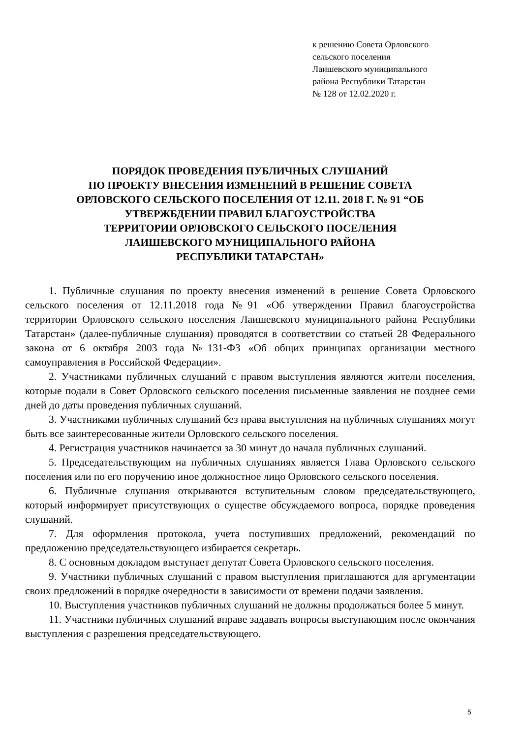к решению Совета Орловского
сельского поселения
Лаишевского муниципального
района Республики Татарстан
№ 128 от 12.02.2020 г.
ПОРЯДОК ПРОВЕДЕНИЯ ПУБЛИЧНЫХ СЛУШАНИЙ
ПО ПРОЕКТУ ВНЕСЕНИЯ ИЗМЕНЕНИЙ В РЕШЕНИЕ СОВЕТА
ОРЛОВСКОГО СЕЛЬСКОГО ПОСЕЛЕНИЯ ОТ 12.11. 2018 Г. № 91 “ОБ
УТВЕРЖБДЕНИИ ПРАВИЛ БЛАГОУСТРОЙСТВА
ТЕРРИТОРИИ ОРЛОВСКОГО СЕЛЬСКОГО ПОСЕЛЕНИЯ
ЛАИШЕВСКОГО МУНИЦИПАЛЬНОГО РАЙОНА
РЕСПУБЛИКИ ТАТАРСТАН»
1. Публичные слушания по проекту внесения изменений в решение Совета Орловского сельского поселения от 12.11.2018 года №91 «Об утверждении Правил благоустройства территории Орловского сельского поселения Лаишевского муниципального района Республики Татарстан» (далее-публичные слушания) проводятся в соответствии со статьей 28 Федерального закона от 6 октября 2003 года №131-ФЗ «Об общих принципах организации местного самоуправления в Российской Федерации».
2. Участниками публичных слушаний с правом выступления являются жители поселения, которые подали в Совет Орловского сельского поселения письменные заявления не позднее семи дней до даты проведения публичных слушаний.
3. Участниками публичных слушаний без права выступления на публичных слушаниях могут быть все заинтересованные жители Орловского сельского поселения.
4. Регистрация участников начинается за 30 минут до начала публичных слушаний.
5. Председательствующим на публичных слушаниях является Глава Орловского сельского поселения или по его поручению иное должностное лицо Орловского сельского поселения.
6. Публичные слушания открываются вступительным словом председательствующего, который информирует присутствующих о существе обсуждаемого вопроса, порядке проведения слушаний.
7. Для оформления протокола, учета поступивших предложений, рекомендаций по предложению председательствующего избирается секретарь.
8. С основным докладом выступает депутат Совета Орловского сельского поселения.
9. Участники публичных слушаний с правом выступления приглашаются для аргументации своих предложений в порядке очередности в зависимости от времени подачи заявления.
10. Выступления участников публичных слушаний не должны продолжаться более 5 минут.
11. Участники публичных слушаний вправе задавать вопросы выступающим после окончания выступления с разрешения председательствующего.
5